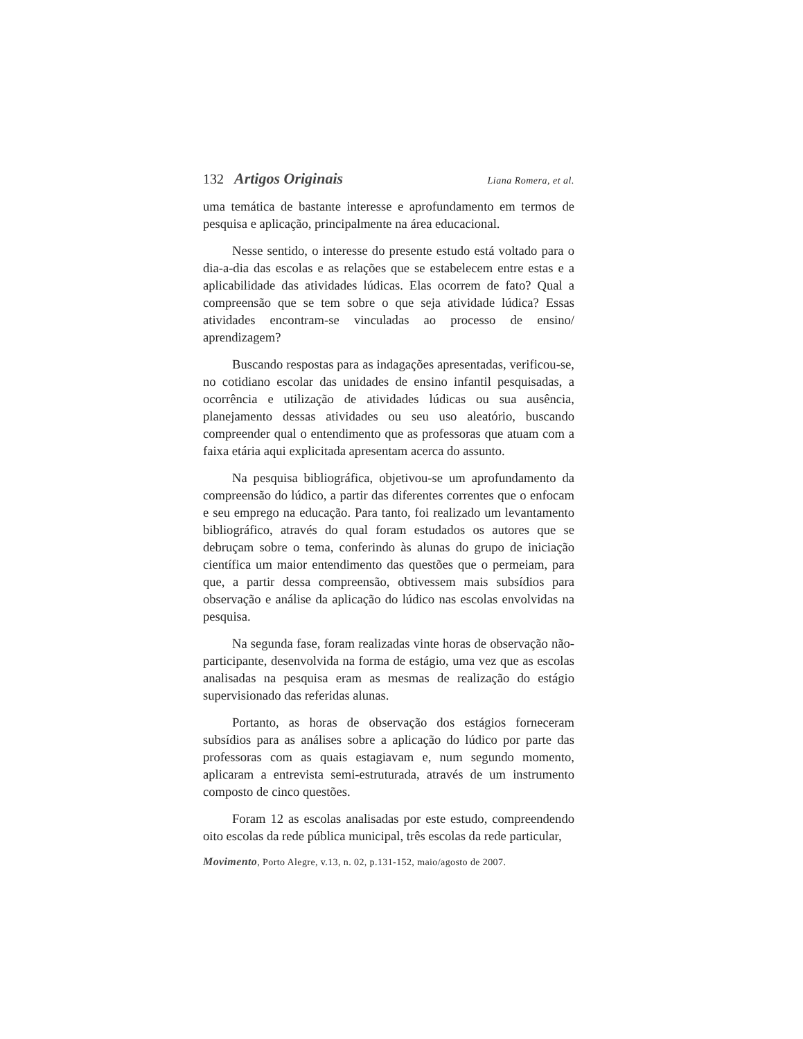132 Artigos Originais
Liana Romera, et al.
uma temática de bastante interesse e aprofundamento em termos de pesquisa e aplicação, principalmente na área educacional.
Nesse sentido, o interesse do presente estudo está voltado para o dia-a-dia das escolas e as relações que se estabelecem entre estas e a aplicabilidade das atividades lúdicas. Elas ocorrem de fato? Qual a compreensão que se tem sobre o que seja atividade lúdica? Essas atividades encontram-se vinculadas ao processo de ensino/ aprendizagem?
Buscando respostas para as indagações apresentadas, verificou-se, no cotidiano escolar das unidades de ensino infantil pesquisadas, a ocorrência e utilização de atividades lúdicas ou sua ausência, planejamento dessas atividades ou seu uso aleatório, buscando compreender qual o entendimento que as professoras que atuam com a faixa etária aqui explicitada apresentam acerca do assunto.
Na pesquisa bibliográfica, objetivou-se um aprofundamento da compreensão do lúdico, a partir das diferentes correntes que o enfocam e seu emprego na educação. Para tanto, foi realizado um levantamento bibliográfico, através do qual foram estudados os autores que se debruçam sobre o tema, conferindo às alunas do grupo de iniciação científica um maior entendimento das questões que o permeiam, para que, a partir dessa compreensão, obtivessem mais subsídios para observação e análise da aplicação do lúdico nas escolas envolvidas na pesquisa.
Na segunda fase, foram realizadas vinte horas de observação não-participante, desenvolvida na forma de estágio, uma vez que as escolas analisadas na pesquisa eram as mesmas de realização do estágio supervisionado das referidas alunas.
Portanto, as horas de observação dos estágios forneceram subsídios para as análises sobre a aplicação do lúdico por parte das professoras com as quais estagiavam e, num segundo momento, aplicaram a entrevista semi-estruturada, através de um instrumento composto de cinco questões.
Foram 12 as escolas analisadas por este estudo, compreendendo oito escolas da rede pública municipal, três escolas da rede particular,
Movimento, Porto Alegre, v.13, n. 02, p.131-152, maio/agosto de 2007.